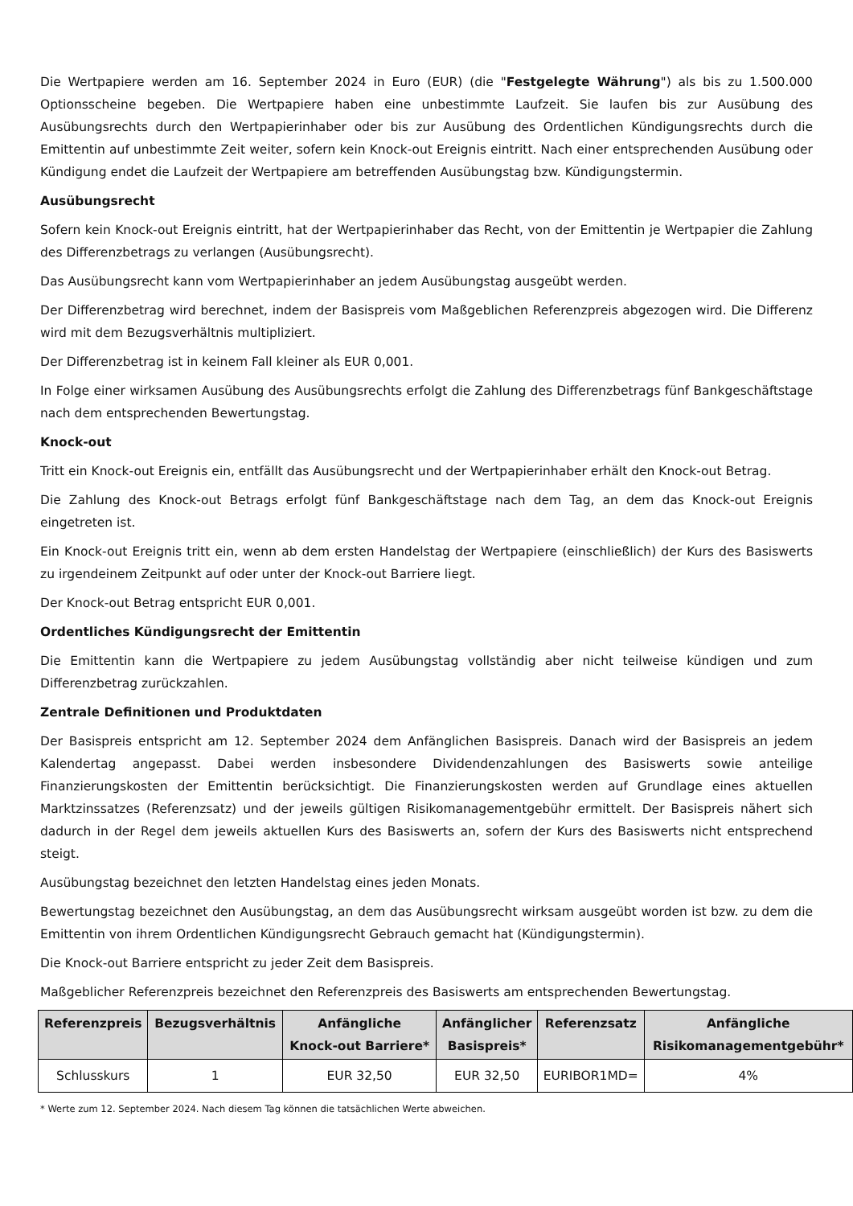Die Wertpapiere werden am 16. September 2024 in Euro (EUR) (die "Festgelegte Währung") als bis zu 1.500.000 Optionsscheine begeben. Die Wertpapiere haben eine unbestimmte Laufzeit. Sie laufen bis zur Ausübung des Ausübungsrechts durch den Wertpapierinhaber oder bis zur Ausübung des Ordentlichen Kündigungsrechts durch die Emittentin auf unbestimmte Zeit weiter, sofern kein Knock-out Ereignis eintritt. Nach einer entsprechenden Ausübung oder Kündigung endet die Laufzeit der Wertpapiere am betreffenden Ausübungstag bzw. Kündigungstermin.
Ausübungsrecht
Sofern kein Knock-out Ereignis eintritt, hat der Wertpapierinhaber das Recht, von der Emittentin je Wertpapier die Zahlung des Differenzbetrags zu verlangen (Ausübungsrecht).
Das Ausübungsrecht kann vom Wertpapierinhaber an jedem Ausübungstag ausgeübt werden.
Der Differenzbetrag wird berechnet, indem der Basispreis vom Maßgeblichen Referenzpreis abgezogen wird. Die Differenz wird mit dem Bezugsverhältnis multipliziert.
Der Differenzbetrag ist in keinem Fall kleiner als EUR 0,001.
In Folge einer wirksamen Ausübung des Ausübungsrechts erfolgt die Zahlung des Differenzbetrags fünf Bankgeschäftstage nach dem entsprechenden Bewertungstag.
Knock-out
Tritt ein Knock-out Ereignis ein, entfällt das Ausübungsrecht und der Wertpapierinhaber erhält den Knock-out Betrag.
Die Zahlung des Knock-out Betrags erfolgt fünf Bankgeschäftstage nach dem Tag, an dem das Knock-out Ereignis eingetreten ist.
Ein Knock-out Ereignis tritt ein, wenn ab dem ersten Handelstag der Wertpapiere (einschließlich) der Kurs des Basiswerts zu irgendeinem Zeitpunkt auf oder unter der Knock-out Barriere liegt.
Der Knock-out Betrag entspricht EUR 0,001.
Ordentliches Kündigungsrecht der Emittentin
Die Emittentin kann die Wertpapiere zu jedem Ausübungstag vollständig aber nicht teilweise kündigen und zum Differenzbetrag zurückzahlen.
Zentrale Definitionen und Produktdaten
Der Basispreis entspricht am 12. September 2024 dem Anfänglichen Basispreis. Danach wird der Basispreis an jedem Kalendertag angepasst. Dabei werden insbesondere Dividendenzahlungen des Basiswerts sowie anteilige Finanzierungskosten der Emittentin berücksichtigt. Die Finanzierungskosten werden auf Grundlage eines aktuellen Marktzinssatzes (Referenzsatz) und der jeweils gültigen Risikomanagementgebühr ermittelt. Der Basispreis nähert sich dadurch in der Regel dem jeweils aktuellen Kurs des Basiswerts an, sofern der Kurs des Basiswerts nicht entsprechend steigt.
Ausübungstag bezeichnet den letzten Handelstag eines jeden Monats.
Bewertungstag bezeichnet den Ausübungstag, an dem das Ausübungsrecht wirksam ausgeübt worden ist bzw. zu dem die Emittentin von ihrem Ordentlichen Kündigungsrecht Gebrauch gemacht hat (Kündigungstermin).
Die Knock-out Barriere entspricht zu jeder Zeit dem Basispreis.
Maßgeblicher Referenzpreis bezeichnet den Referenzpreis des Basiswerts am entsprechenden Bewertungstag.
| Referenzpreis | Bezugsverhältnis | Anfängliche Knock-out Barriere* | Anfänglicher Basispreis* | Referenzsatz | Anfängliche Risikomanagementgebühr* |
| --- | --- | --- | --- | --- | --- |
| Schlusskurs | 1 | EUR 32,50 | EUR 32,50 | EURIBOR1MD= | 4% |
* Werte zum 12. September 2024. Nach diesem Tag können die tatsächlichen Werte abweichen.